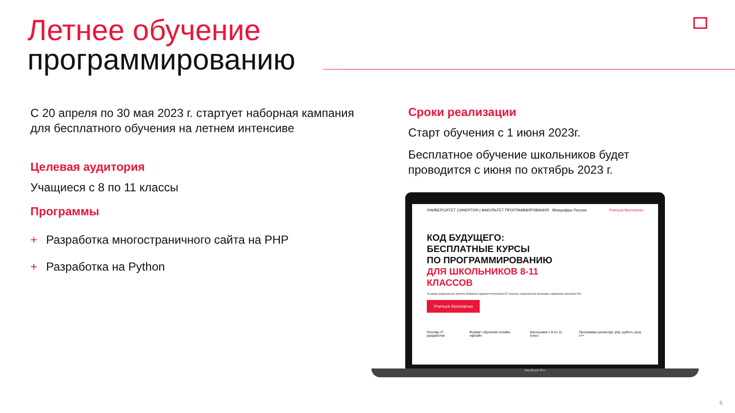Летнее обучение
программированию
С 20 апреля по 30 мая 2023 г. стартует наборная кампания для бесплатного обучения на летнем интенсиве
Целевая аудитория
Учащиеся с 8 по 11 классы
Программы
+ Разработка многостраничного сайта на PHP
+ Разработка на Python
Сроки реализации
Старт обучения с 1 июня 2023г.
Бесплатное обучение школьников будет проводится с июня по октябрь 2023 г.
УНИВЕРСИТЕТ СИНЕРГИЯ | ФАКУЛЬТЕТ ПРОГРАММИРОВАНИЯ Минцифры России Учиться бесплатно
КОД БУДУЩЕГО:
БЕСПЛАТНЫЕ КУРСЫ
ПО ПРОГРАММИРОВАНИЮ
ДЛЯ ШКОЛЬНИКОВ 8-11
КЛАССОВ
*В рамках федерального проекта «Развитие кадрового потенциала ИТ-отрасли» национальной программы «Цифровая экономика РФ»
Учиться бесплатно
Основы IT-разработки Формат обучения онлайн, офлайн Школьники с 8 по 11 класс Программы javascript, php, python, java, c++
MacBook Pro
6